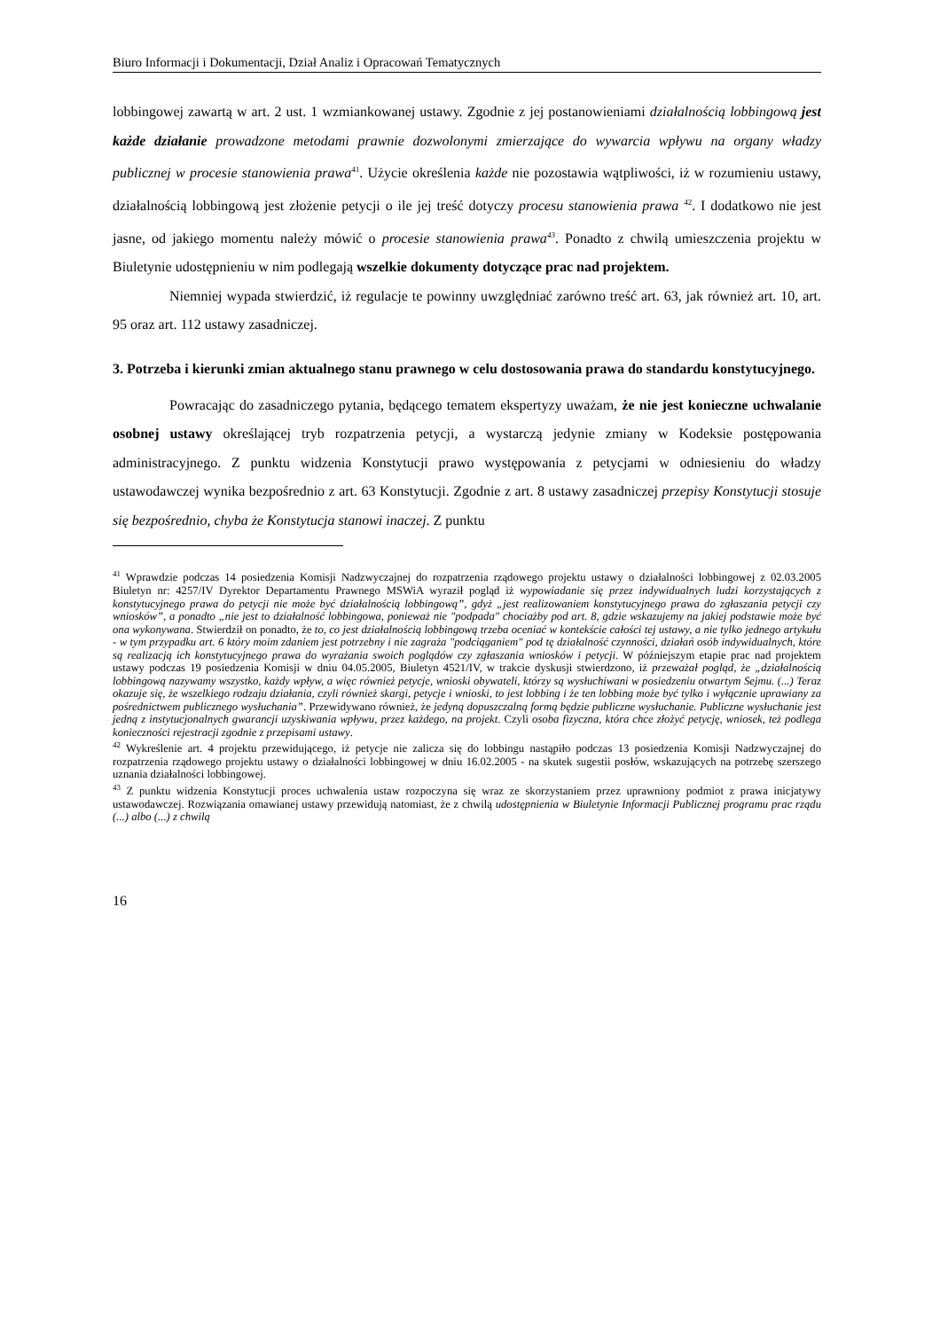Biuro Informacji i Dokumentacji, Dział Analiz i Opracowań Tematycznych
lobbingowej zawartą w art. 2 ust. 1 wzmiankowanej ustawy. Zgodnie z jej postanowieniami działalnością lobbingową jest każde działanie prowadzone metodami prawnie dozwolonymi zmierzające do wywarcia wpływu na organy władzy publicznej w procesie stanowienia prawa<sup>41</sup>. Użycie określenia każde nie pozostawia wątpliwości, iż w rozumieniu ustawy, działalnością lobbingową jest złożenie petycji o ile jej treść dotyczy procesu stanowienia prawa <sup>42</sup>. I dodatkowo nie jest jasne, od jakiego momentu należy mówić o procesie stanowienia prawa<sup>43</sup>. Ponadto z chwilą umieszczenia projektu w Biuletynie udostępnieniu w nim podlegają wszelkie dokumenty dotyczące prac nad projektem.
Niemniej wypada stwierdzić, iż regulacje te powinny uwzględniać zarówno treść art. 63, jak również art. 10, art. 95 oraz art. 112 ustawy zasadniczej.
3. Potrzeba i kierunki zmian aktualnego stanu prawnego w celu dostosowania prawa do standardu konstytucyjnego.
Powracając do zasadniczego pytania, będącego tematem ekspertyzy uważam, że nie jest konieczne uchwalanie osobnej ustawy określającej tryb rozpatrzenia petycji, a wystarczą jedynie zmiany w Kodeksie postępowania administracyjnego. Z punktu widzenia Konstytucji prawo występowania z petycjami w odniesieniu do władzy ustawodawczej wynika bezpośrednio z art. 63 Konstytucji. Zgodnie z art. 8 ustawy zasadniczej przepisy Konstytucji stosuje się bezpośrednio, chyba że Konstytucja stanowi inaczej. Z punktu
<sup>41</sup> Wprawdzie podczas 14 posiedzenia Komisji Nadzwyczajnej do rozpatrzenia rządowego projektu ustawy o działalności lobbingowej z 02.03.2005 Biuletyn nr: 4257/IV Dyrektor Departamentu Prawnego MSWiA wyraził pogląd iż wypowiadanie się przez indywidualnych ludzi korzystających z konstytucyjnego prawa do petycji nie może być działalnością lobbingową”, gdyż „jest realizowaniem konstytucyjnego prawa do zgłaszania petycji czy wniosków”, a ponadto „nie jest to działalność lobbingowa, ponieważ nie "podpada" chociażby pod art. 8, gdzie wskazujemy na jakiej podstawie może być ona wykonywana. Stwierdził on ponadto, że to, co jest działalnością lobbingową trzeba oceniać w kontekście całości tej ustawy, a nie tylko jednego artykułu - w tym przypadku art. 6 który moim zdaniem jest potrzebny i nie zagraża "podciąganiem" pod tę działalność czynności, działań osób indywidualnych, które są realizacją ich konstytucyjnego prawa do wyrażania swoich poglądów czy zgłaszania wniosków i petycji. W późniejszym etapie prac nad projektem ustawy podczas 19 posiedzenia Komisji w dniu 04.05.2005, Biuletyn 4521/IV, w trakcie dyskusji stwierdzono, iż przeważał pogląd, że „działalnością lobbingową nazywamy wszystko, każdy wpływ, a więc również petycje, wnioski obywateli, którzy są wysłuchiwani w posiedzeniu otwartym Sejmu. (...) Teraz okazuje się, że wszelkiego rodzaju działania, czyli również skargi, petycje i wnioski, to jest lobbing i że ten lobbing może być tylko i wyłącznie uprawiany za pośrednictwem publicznego wysłuchania”. Przewidywano również, że jedyną dopuszczalną formą będzie publiczne wysłuchanie. Publiczne wysłuchanie jest jedną z instytucjonalnych gwarancji uzyskiwania wpływu, przez każdego, na projekt. Czyli osoba fizyczna, która chce złożyć petycję, wniosek, też podlega konieczności rejestracji zgodnie z przepisami ustawy.
<sup>42</sup> Wykreślenie art. 4 projektu przewidującego, iż petycje nie zalicza się do lobbingu nastąpiło podczas 13 posiedzenia Komisji Nadzwyczajnej do rozpatrzenia rządowego projektu ustawy o działalności lobbingowej w dniu 16.02.2005 - na skutek sugestii posłów, wskazujących na potrzebę szerszego uznania działalności lobbingowej.
<sup>43</sup> Z punktu widzenia Konstytucji proces uchwalenia ustaw rozpoczyna się wraz ze skorzystaniem przez uprawniony podmiot z prawa inicjatywy ustawodawczej. Rozwiązania omawianej ustawy przewidują natomiast, że z chwilą udostępnienia w Biuletynie Informacji Publicznej programu prac rządu (...) albo (...) z chwilą
16